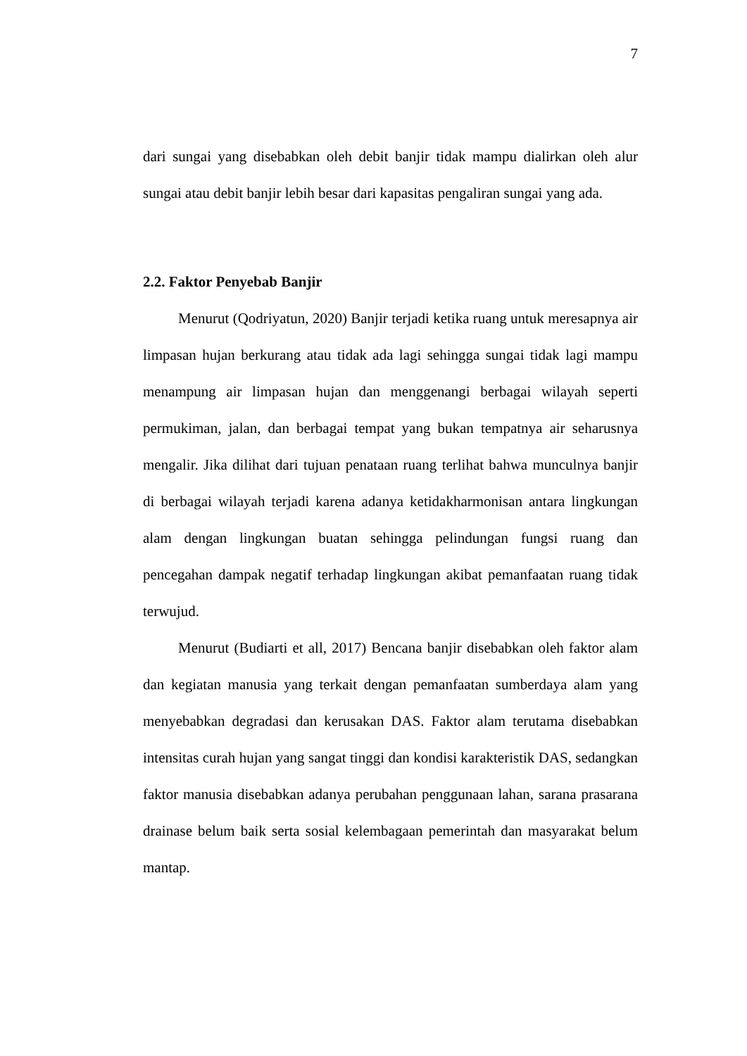7
dari sungai yang disebabkan oleh debit banjir tidak mampu dialirkan oleh alur sungai atau debit banjir lebih besar dari kapasitas pengaliran sungai yang ada.
2.2. Faktor Penyebab Banjir
Menurut (Qodriyatun, 2020) Banjir terjadi ketika ruang untuk meresapnya air limpasan hujan berkurang atau tidak ada lagi sehingga sungai tidak lagi mampu menampung air limpasan hujan dan menggenangi berbagai wilayah seperti permukiman, jalan, dan berbagai tempat yang bukan tempatnya air seharusnya mengalir. Jika dilihat dari tujuan penataan ruang terlihat bahwa munculnya banjir di berbagai wilayah terjadi karena adanya ketidakharmonisan antara lingkungan alam dengan lingkungan buatan sehingga pelindungan fungsi ruang dan pencegahan dampak negatif terhadap lingkungan akibat pemanfaatan ruang tidak terwujud.
Menurut (Budiarti et all, 2017) Bencana banjir disebabkan oleh faktor alam dan kegiatan manusia yang terkait dengan pemanfaatan sumberdaya alam yang menyebabkan degradasi dan kerusakan DAS. Faktor alam terutama disebabkan intensitas curah hujan yang sangat tinggi dan kondisi karakteristik DAS, sedangkan faktor manusia disebabkan adanya perubahan penggunaan lahan, sarana prasarana drainase belum baik serta sosial kelembagaan pemerintah dan masyarakat belum mantap.